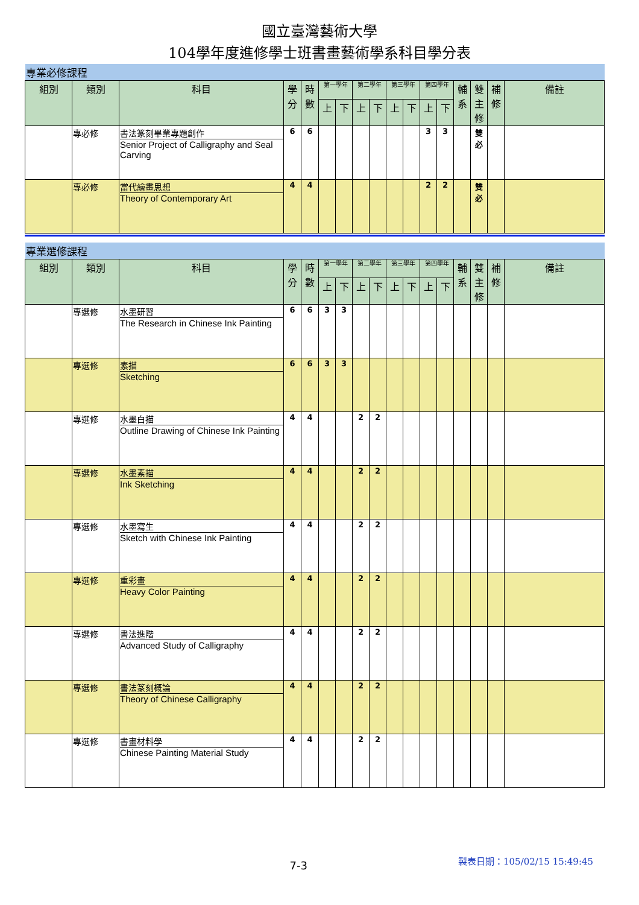國立臺灣藝術大學
104學年度進修學士班書畫藝術學系科目學分表
| 專業必修課程 | | | | | | | | | | | | | | | | |
| 組別 | 類別 | 科目 | 學分 | 時數 | 第一學年 | | 第二學年 | | 第三學年 | | 第四學年 | | 輔系 | 雙主修 | 補修 | 備註 |
| | | | | | 上 | 下 | 上 | 下 | 上 | 下 | 上 | 下 | | | | |
| | 專必修 | 書法篆刻畢業專題創作 Senior Project of Calligraphy and Seal Carving | 6 | 6 | | | | | | | 3 | 3 | | 雙必 | | |
| | 專必修 | 當代繪畫思想 Theory of Contemporary Art | 4 | 4 | | | | | | | 2 | 2 | | 雙必 | | |
| 專業選修課程 | | | | | | | | | | | | | | | | |
| 組別 | 類別 | 科目 | 學分 | 時數 | 第一學年 | | 第二學年 | | 第三學年 | | 第四學年 | | 輔系 | 雙主修 | 補修 | 備註 |
| | | | | | 上 | 下 | 上 | 下 | 上 | 下 | 上 | 下 | | | | |
| | 專選修 | 水墨研習 The Research in Chinese Ink Painting | 6 | 6 | 3 | 3 | | | | | | | | | | |
| | 專選修 | 素描 Sketching | 6 | 6 | 3 | 3 | | | | | | | | | | |
| | 專選修 | 水墨白描 Outline Drawing of Chinese Ink Painting | 4 | 4 | | | 2 | 2 | | | | | | | | |
| | 專選修 | 水墨素描 Ink Sketching | 4 | 4 | | | 2 | 2 | | | | | | | | |
| | 專選修 | 水墨寫生 Sketch with Chinese Ink Painting | 4 | 4 | | | 2 | 2 | | | | | | | | |
| | 專選修 | 重彩畫 Heavy Color Painting | 4 | 4 | | | 2 | 2 | | | | | | | | |
| | 專選修 | 書法進階 Advanced Study of Calligraphy | 4 | 4 | | | 2 | 2 | | | | | | | | |
| | 專選修 | 書法篆刻概論 Theory of Chinese Calligraphy | 4 | 4 | | | 2 | 2 | | | | | | | | |
| | 專選修 | 書畫材料學 Chinese Painting Material Study | 4 | 4 | | | 2 | 2 | | | | | | | | |
7-3
製表日期：105/02/15 15:49:45